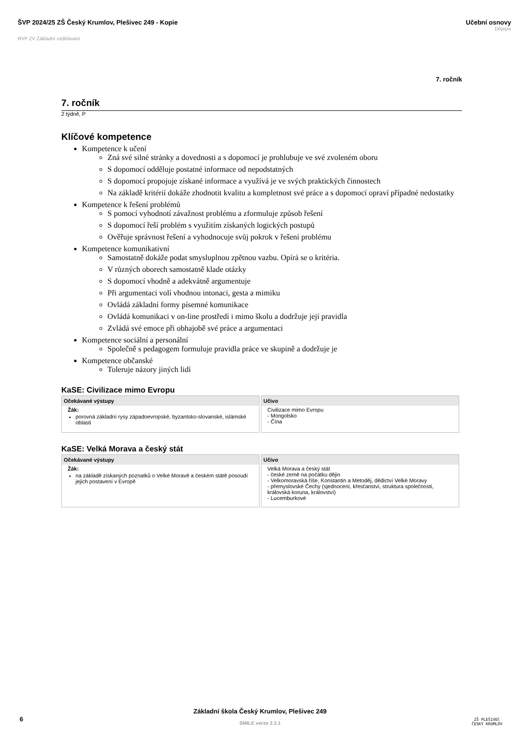ŠVP 2024/25 ZŠ Český Krumlov, Plešivec 249 - Kopie
RVP ZV Základní vzdělávání
Učební osnovy
Dějepis
7. ročník
7. ročník
2 týdně, P
Klíčové kompetence
Kompetence k učení
Zná své silné stránky a dovednosti a s dopomocí je prohlubuje ve své zvoleném oboru
S dopomocí odděluje postatné informace od nepodstatných
S dopomocí propojuje získané informace a využívá je ve svých praktických činnostech
Na základě kritérií dokáže zhodnotit kvalitu a kompletnost své práce a s dopomocí opraví případné nedostatky
Kompetence k řešení problémů
S pomocí vyhodnotí závažnost problému a zformuluje způsob řešení
S dopomocí řeší problém s využitím získaných logických postupů
Ověřuje správnost řešení a vyhodnocuje svůj pokrok v řešení problému
Kompetence komunikativní
Samostatně dokáže podat smysluplnou zpětnou vazbu. Opírá se o kritéria.
V různých oborech samostatně klade otázky
S dopomocí vhodně a adekvátně argumentuje
Při argumentaci volí vhodnou intonaci, gesta a mimiku
Ovládá základní formy písemné komunikace
Ovládá komunikaci v on-line prostředí i mimo školu a dodržuje její pravidla
Zvládá své emoce při obhajobě své práce a argumentaci
Kompetence sociální a personální
Společně s pedagogem formuluje pravidla práce ve skupině a dodržuje je
Kompetence občanské
Toleruje názory jiných lidí
KaSE: Civilizace mimo Evropu
| Očekávané výstupy | Učivo |
| --- | --- |
| Žák: porovná základní rysy západoevropské, byzantsko-slovanské, islámské oblasti | Civilizace mimo Evropu - Mongolsko - Čína |
KaSE: Velká Morava a český stát
| Očekávané výstupy | Učivo |
| --- | --- |
| Žák: na základě získaných poznatků o Velké Moravě a českém státě posoudí jejich postavení v Evropě | Velká Morava a český stát - české země na počátku dějin - Velkomoravská říše, Konstantin a Metoděj, dědictví Velké Moravy - přemyslovské Čechy (sjednocení, křesťanství, struktura společnosti, královská koruna, království) - Lucemburkové |
6
Základní škola Český Krumlov, Plešivec 249
SMILE verze 3.3.1
ZŠ PLEŠIVEC
ČESKÝ KRUMLOV